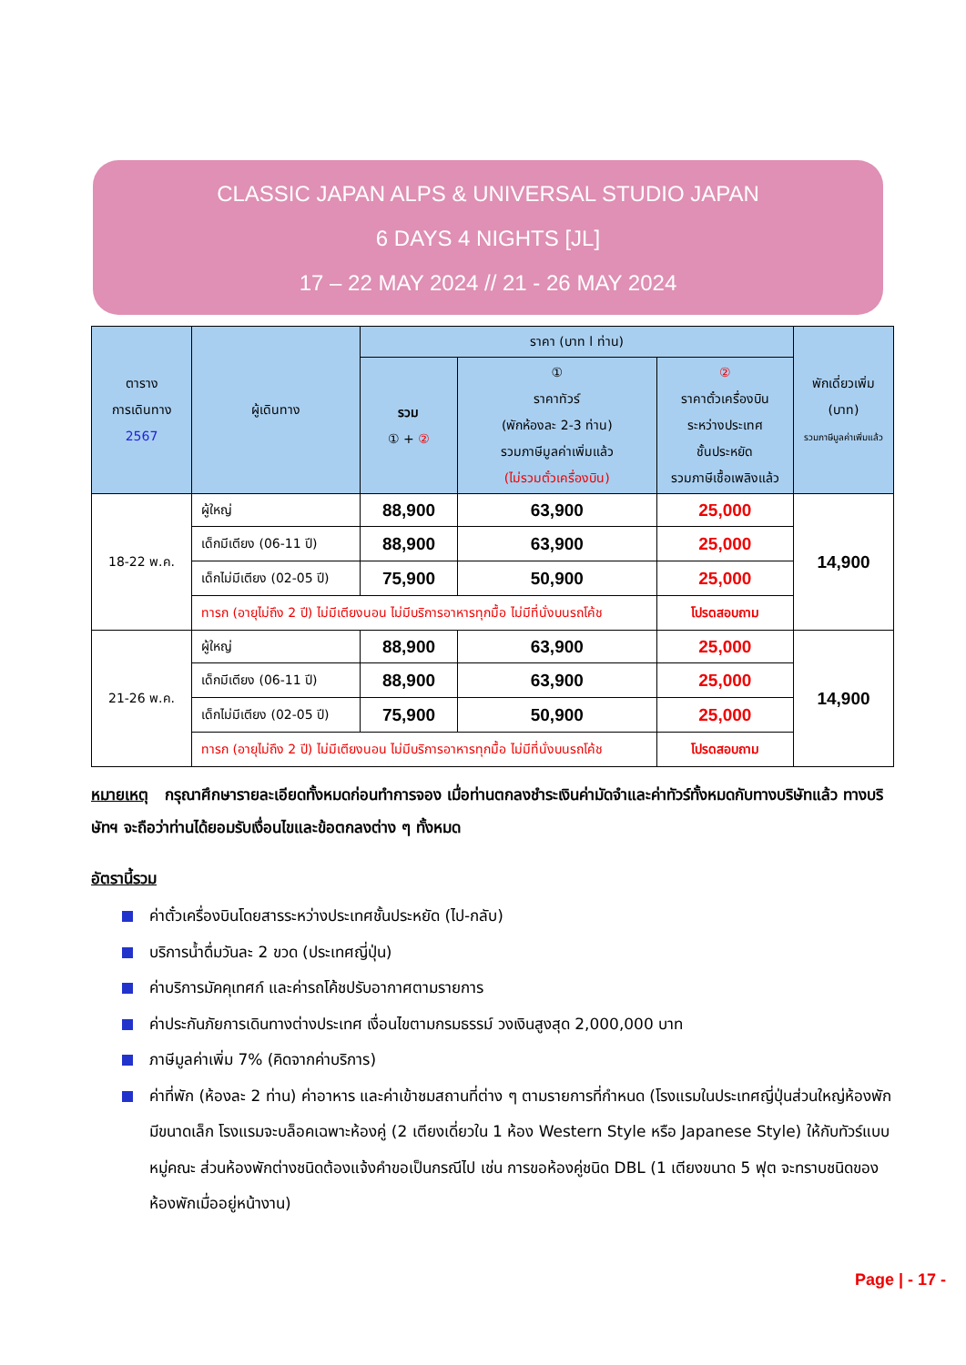CLASSIC JAPAN ALPS & UNIVERSAL STUDIO JAPAN
6 DAYS 4 NIGHTS [JL]
17 – 22 MAY 2024 // 21 - 26 MAY 2024
| ตาราง การเดินทาง 2567 | ผู้เดินทาง | ราคา (บาท l ท่าน) | | | พักเดี่ยวเพิ่ม (บาท) รวมภาษีมูลค่าเพิ่มแล้ว |
| --- | --- | --- | --- | --- | --- |
| | | รวม ① + ② | ① ราคาทัวร์ (พักห้องละ 2-3 ท่าน) รวมภาษีมูลค่าเพิ่มแล้ว (ไม่รวมตั๋วเครื่องบิน) | ② ราคาตั๋วเครื่องบิน ระหว่างประเทศ ชั้นประหยัด รวมภาษีเชื้อเพลิงแล้ว | |
| 18-22 พ.ค. | ผู้ใหญ่ | 88,900 | 63,900 | 25,000 | 14,900 |
| | เด็กมีเตียง (06-11 ปี) | 88,900 | 63,900 | 25,000 | |
| | เด็กไม่มีเตียง (02-05 ปี) | 75,900 | 50,900 | 25,000 | |
| | ทารก (อายุไม่ถึง 2 ปี) ไม่มีเตียงนอน ไม่มีบริการอาหารทุกมื้อ ไม่มีที่นั่งบนรถโค้ช | | | โปรดสอบถาม | |
| 21-26 พ.ค. | ผู้ใหญ่ | 88,900 | 63,900 | 25,000 | 14,900 |
| | เด็กมีเตียง (06-11 ปี) | 88,900 | 63,900 | 25,000 | |
| | เด็กไม่มีเตียง (02-05 ปี) | 75,900 | 50,900 | 25,000 | |
| | ทารก (อายุไม่ถึง 2 ปี) ไม่มีเตียงนอน ไม่มีบริการอาหารทุกมื้อ ไม่มีที่นั่งบนรถโค้ช | | | โปรดสอบถาม | |
หมายเหตุ กรุณาศึกษารายละเอียดทั้งหมดก่อนทำการจอง เมื่อท่านตกลงชำระเงินค่ามัดจำและค่าทัวร์ทั้งหมดกับทางบริษัทแล้ว ทางบริษัทฯ จะถือว่าท่านได้ยอมรับเงื่อนไขและข้อตกลงต่าง ๆ ทั้งหมด
อัตรานี้รวม
ค่าตั๋วเครื่องบินโดยสารระหว่างประเทศชั้นประหยัด (ไป-กลับ)
บริการน้ำดื่มวันละ 2 ขวด (ประเทศญี่ปุ่น)
ค่าบริการมัคคุเทศก์ และค่ารถโค้ชปรับอากาศตามรายการ
ค่าประกันภัยการเดินทางต่างประเทศ เงื่อนไขตามกรมธรรม์ วงเงินสูงสุด 2,000,000 บาท
ภาษีมูลค่าเพิ่ม 7% (คิดจากค่าบริการ)
ค่าที่พัก (ห้องละ 2 ท่าน) ค่าอาหาร และค่าเข้าชมสถานที่ต่าง ๆ ตามรายการที่กำหนด (โรงแรมในประเทศญี่ปุ่นส่วนใหญ่ห้องพักมีขนาดเล็ก โรงแรมจะบล็อคเฉพาะห้องคู่ (2 เตียงเดี่ยวใน 1 ห้อง Western Style หรือ Japanese Style) ให้กับทัวร์แบบหมู่คณะ ส่วนห้องพักต่างชนิดต้องแจ้งคำขอเป็นกรณีไป เช่น การขอห้องคู่ชนิด DBL (1 เตียงขนาด 5 ฟุต จะทราบชนิดของห้องพักเมื่ออยู่หน้างาน)
Page | - 17 -